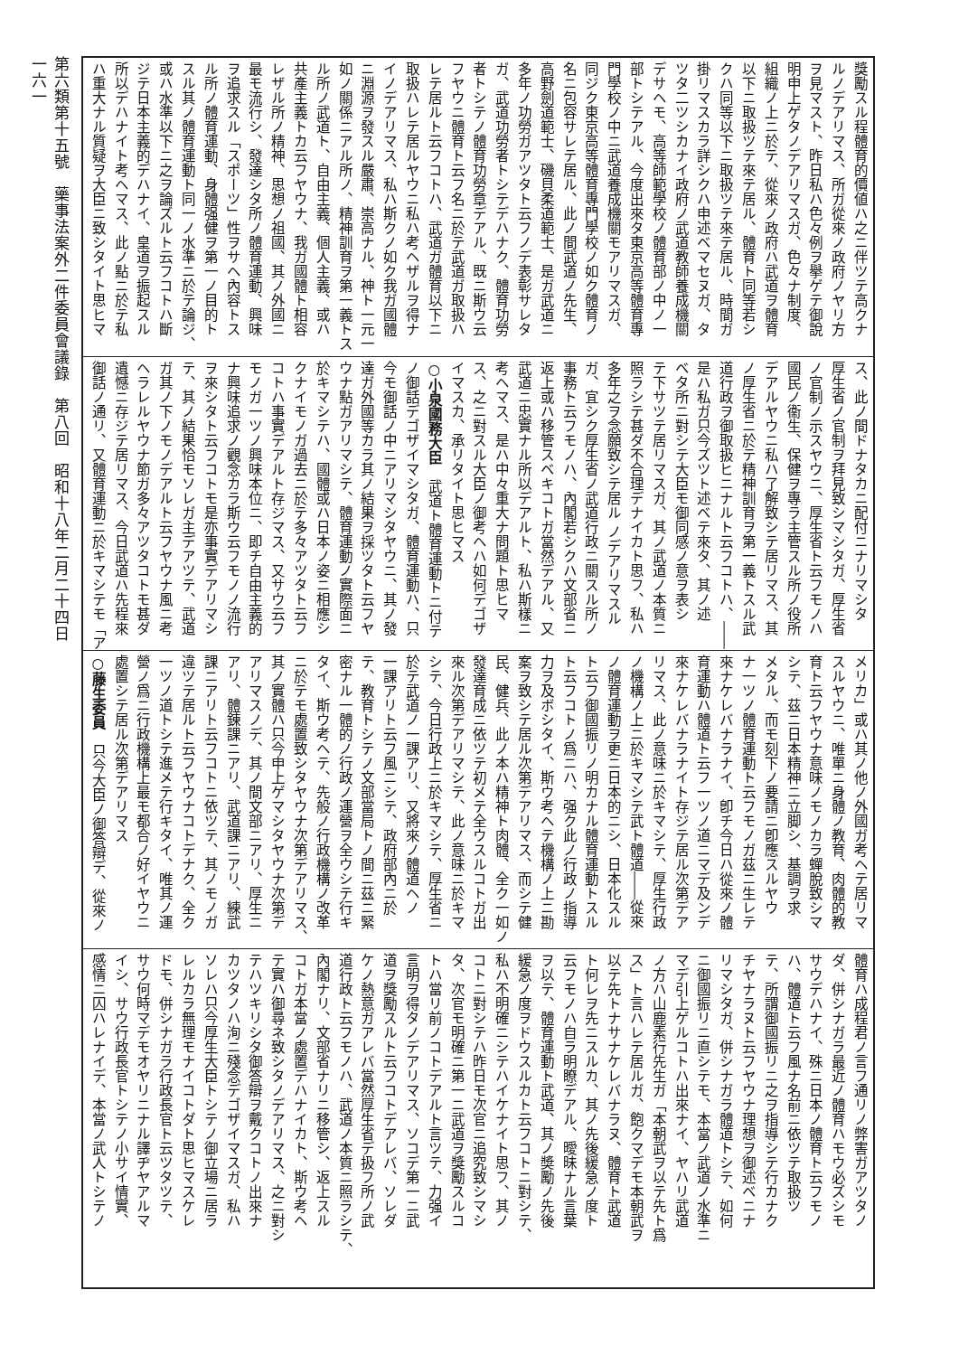第六類第十五號　藥事法案外二件委員會議錄　第八回　昭和十八年二月二十四日
一六一
獎勵スル程體育的價値ハ之ニ伴ツテ高クナ
ルノデアリマス、所ガ從來ノ政府ノヤリ方
ヲ見マスト、昨日私ハ色々例ヲ擧ゲテ御說
明申上ゲタノデアリマスガ、色々ナ制度、
組織ノ上ニ於テ、從來ノ政府ハ武道ヲ體育
以下ニ取扱ツテ來テ居ル、體育ト同等若シ
クハ同等以下ニ取扱ツテ來テ居ル、時間ガ
掛リマスカラ詳シクハ申述ベマセヌガ、タ
ツタ二ツシカナイ政府ノ武道教師養成機關
デサヘモ、高等師範學校ノ體育部ノ中ノ一
部トシテアル、今度出來タ東京高等體育專
門學校ノ中ニ武道養成機關モアリマスガ、
同ジク東京高等體育專門學校ノ如ク體育ノ
名ニ包容サレテ居ル、此ノ間武道ノ先生、
高野劍道範士、磯貝柔道範士、是ガ武道ニ
多年ノ功勞ガアツタト云フノデ表彰サレタ
ガ、武道功勞者トシテデハナク、體育功勞
者トシテノ體育功勞章デアル、既ニ斯ウ云
フヤウニ體育ト云フ名ニ於テ武道ガ取扱ハ
レテ居ルト云フコトハ、武道ガ體育以下ニ
取扱ハレテ居ルヤウニ私ハ考ヘザルヲ得ナ
イノデアリマス、私ハ斯クノ如ク我ガ國體
ニ淵源ヲ發スル嚴肅、崇高ナル、神ト一元一
如ノ關係ニアル所ノ、精神訓育ヲ第一義トス
ル所ノ武道ト、自由主義、個人主義、或ハ
共產主義トカ云フヤウナ、我ガ國體ト相容
レザル所ノ精神、思想ノ祖國、其ノ外國ニ
最モ流行シ、發達シタ所ノ體育運動、興味
ヲ追求スル「スポーツ」性ヲサヘ內容トス
ル所ノ體育運動、身體强健ヲ第一ノ目的ト
スル其ノ體育運動ト同一ノ水準ニ於テ論ジ、
或ハ水準以下ニ之ヲ論ズルト云フコトハ斷
ジテ日本主義的デハナイ、皇道ヲ振起スル
所以デハナイト考ヘマス、此ノ點ニ於テ私
ハ重大ナル質疑ヲ大臣ニ致シタイト思ヒマ
ス、此ノ間ドナタカニ配付ニナリマシタ
厚生省ノ官制ヲ拜見致シマシタガ、厚生省
ノ官制ノ示スヤウニ、厚生省ト云フモノハ
國民ノ衞生、保健ヲ專ラ主管スル所ノ役所
デアルヤウニ私ハ了解致シテ居リマス、其
ノ厚生省ニ於テ精神訓育ヲ第一義トスル武
道行政ヲ御取扱ヒニナルト云フコトハ、――
是ハ私ガ只今ズツト述ベテ來タ、其ノ述
ベタ所ニ對シテ大臣モ御同感ノ意ヲ表シ
テ下サツテ居リマスガ、其ノ武道ノ本質ニ
照ラシテ甚ダ不合理デナイカト思フ、私ハ
多年之ヲ念願致シテ居ル ノデアリマスル
ガ、宜シク厚生省ノ武道行政ニ關スル所ノ
事務ト云フモノハ、內閣若シクハ文部省ニ
返上或ハ移管スベキコトガ當然デアル、又
武道ニ忠實ナル所以デアルト、私ハ斯樣ニ
考ヘマス、是ハ中々重大ナ問題ト思ヒマ
ス、之ニ對スル大臣ノ御考ヘハ如何デゴザ
イマスカ、承リタイト思ヒマス
○小泉國務大臣　武道ト體育運動トニ付テ
ノ御話デゴザイマシタガ、體育運動ハ、只
今モ御話ノ中ニアリマシタヤウニ、其ノ發
達ガ外國等カラ其ノ結果ヲ採ツタト云フヤ
ウナ點ガアリマシテ、體育運動ノ實際面ニ
於キマシテハ、國體或ハ日本ノ姿ニ相應シ
クナイモノガ過去ニ於テ多々アツタト云フ
コトハ事實デアルト存ジマス、又サウ云フ
モノガ一ツノ興味本位ニ、即チ自由主義的
ナ興味追求ノ觀念カラ斯ウ云フモノノ流行
ヲ來シタト云フコトモ是亦事實デアリマシ
テ、其ノ結果恰モソレガ主デアツテ、武道
ガ其ノ下ノモノデアルト云フヤウナ風ニ考
ヘラレルヤウナ節ガ多々アツタコトモ甚ダ
遺憾ニ存ジテ居リマス、今日武道ハ先程來
御話ノ通リ、又體育運動ニ於キマシテモ「ア
メリカ」或ハ其ノ他ノ外國ガ考ヘテ居リマ
スルヤウニ、唯單ニ身體ノ教育、肉體的教
育ト云フヤウナ意味ノモノカラ蟬脫致シマ
シテ、茲ニ日本精神ニ立脚シ、基調ヲ求
メタル、而モ刻下ノ要請ニ卽應スルヤウ
ナ一ツノ體育運動ト云フモノガ茲ニ生レテ
來ナケレバナラナイ、卽チ今日ハ從來ノ體
育運動ハ體道ト云フ一ツノ道ニマデ及ンデ
來ナケレバナラナイト存ジテ居ル次第デア
リマス、此ノ意味ニ於キマシテ、厚生行政
ノ機構ノ上ニ於キマシテ武ト體道――從來
ノ體育運動ヲ更ニ日本的ニシ、日本化スル
ト云フ御國振リノ明カナル體育運動トスル
ト云フコトノ爲ニハ、强ク此ノ行政ノ指導
力ヲ及ボシタイ、斯ウ考ヘテ機構ノ上ニ勘
案ヲ致シテ居ル次第デアリマス、而シテ健
民、健兵、此ノ本ハ精神ト肉體、全ク一如ノ
發達育成ニ依ツテ初メテ全ウスルコトガ出
來ル次第デアリマシテ、此ノ意味ニ於キマ
シテ、今日行政上ニ於キマシテ、厚生省ニ
於テ武道ノ一課アリ、又將來ノ體道ヘノ
一課アリト云フ風ニシテ、政府部內ニ於
テ、教育トシテノ文部當局トノ間ニ茲ニ緊
密ナル一體的ノ行政ノ運營ヲ全ウシテ行キ
タイ、斯ウ考ヘテ、先般ノ行政機構ノ改革
ニ於テモ處置致シタヤウナ次第デアリマス、
其ノ實體ハ只今申上ゲマシタヤウナ次第デ
アリマスノデ、其ノ間文部ニアリ、厚生ニ
アリ、體錬課ニアリ、武道課ニアリ、練武
課ニアリト云フコトニ依ツテ、其ノモノガ
違ツテ居ルト云フヤウナコトデナク、全ク
一ツノ道トシテ進メテ行キタイ、唯其ノ運
營ノ爲ニ行政機構上最モ都合ノ好イヤウニ
處置シテ居ル次第デアリマス
○藤生委員　只今大臣ノ御答辯デ、從來ノ
體育ハ成程君ノ言フ通リノ弊害ガアツタノ
ダ、併シナガラ最近ノ體育ハモウ必ズシモ
サウデハナイ、殊ニ日本ノ體育ト云フモノ
ハ、體道ト云フ風ナ名前ニ依ツテ取扱ツ
テ、所謂御國振リニ之ヲ指導シテ行カナク
チヤナラヌト云フヤウナ理想ヲ御述ベニナ
リマシタガ、併シナガラ體道トシテ、如何
ニ御國振リニ直シテモ、本當ノ武道ノ水準ニ
マデ引上ゲルコトハ出來ナイ、ヤハリ武道
ノ方ハ山鹿素行先生ガ「本朝武ヲ以テ先ト爲
ス」ト言ハレテ居ルガ、飽クマデモ本朝武ヲ
以テ先トナサナケレバナラヌ、體育ト武道
ト何レヲ先ニスルカ、其ノ先後緩急ノ度ト
云フモノハ自ラ明瞭デアル、曖昧ナル言葉
ヲ以テ、體育運動ト武道、其ノ奬勵ノ先後
緩急ノ度ヲドウスルカト云フコトニ對シテ、
私ハ不明確ニシテハイケナイト思フ、其ノ
コトニ對シテハ昨日モ次官ニ追究致シマシ
タ、次官モ明確ニ第一ニ武道ヲ獎勵スルコ
トハ當リ前ノコトデアルト言ツテ、力强イ
言明ヲ得タノデアリマス、ソコデ第一ニ武
道ヲ獎勵スルト云フコトデアレバ、ソレダ
ケノ熱意ガアレバ當然厚生省デ扱フ所ノ武
道行政ト云フモノハ、武道ノ本質ニ照ラシテ、
內閣ナリ、文部省ナリニ移管シ、返上スル
コトガ本當ノ處置デハナイカト、斯ウ考ヘ
テ實ハ御尋ネ致シタノデアリマス、之ニ對シ
テハツキリシタ御答辯ヲ戴クコトノ出來ナ
カツタノハ洵ニ殘念デゴザイマスガ、私ハ
ソレハ只今厚生大臣トシテノ御立場ニ居ラ
レルカラ無理モナイコトダト思ヒマスケレ
ドモ、併シナガラ行政長官ト云ツタツテ、
サウ何時マデモオヤリニナル譯ヂヤアルマ
イシ、サウ行政長官トシテノ小サイ情實、
感情ニ囚ハレナイデ、本當ノ武人トシテノ